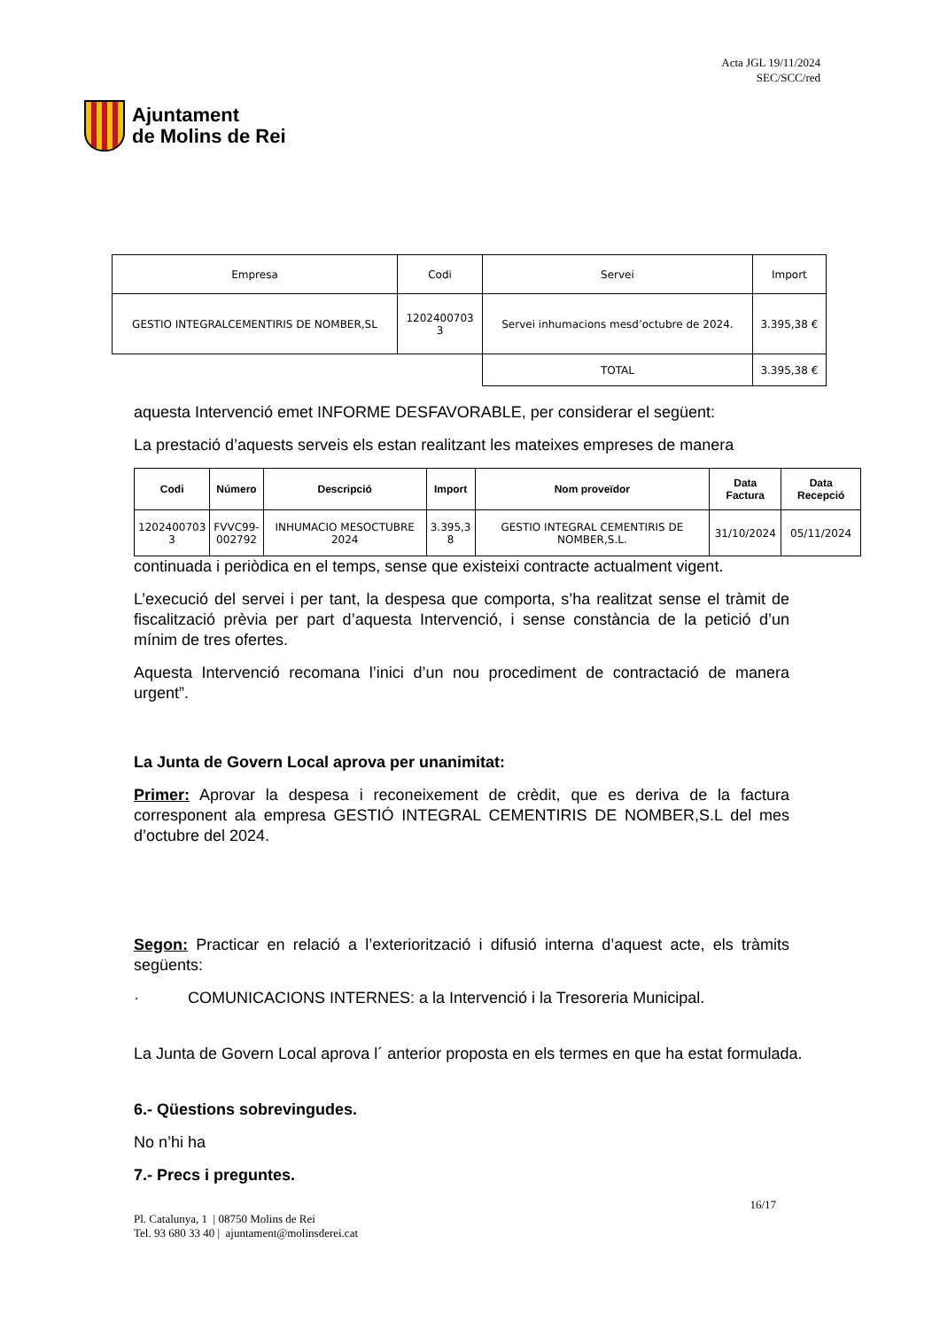Ajuntament
de Molins de Rei
Acta JGL 19/11/2024
SEC/SCC/red
| Empresa | Codi | Servei | Import |
| GESTIO INTEGRALCEMENTIRIS DE NOMBER,SL | 1202400703 3 | Servei inhumacions mesd’octubre de 2024. | 3.395,38 € |
| | | TOTAL | 3.395,38 € |
aquesta Intervenció emet INFORME DESFAVORABLE, per considerar el següent:
La prestació d’aquests serveis els estan realitzant les mateixes empreses de manera
| Codi | Número | Descripció | Import | Nom proveïdor | Data Factura | Data Recepció |
| --- | --- | --- | --- | --- | --- | --- |
| 1202400703 3 | FVVC99- 002792 | INHUMACIO MESOCTUBRE 2024 | 3.395,3 8 | GESTIO INTEGRAL CEMENTIRIS DE NOMBER,S.L. | 31/10/2024 | 05/11/2024 |
continuada i periòdica en el temps, sense que existeixi contracte actualment vigent.
L’execució del servei i per tant, la despesa que comporta, s’ha realitzat sense el tràmit de fiscalització prèvia per part d’aquesta Intervenció, i sense constància de la petició d’un mínim de tres ofertes.
Aquesta Intervenció recomana l’inici d’un nou procediment de contractació de manera urgent”.
La Junta de Govern Local aprova per unanimitat:
Primer: Aprovar la despesa i reconeixement de crèdit, que es deriva de la factura corresponent ala empresa GESTIÓ INTEGRAL CEMENTIRIS DE NOMBER,S.L del mes d’octubre del 2024.
Segon: Practicar en relació a l’exteriorització i difusió interna d’aquest acte, els tràmits següents:
· COMUNICACIONS INTERNES: a la Intervenció i la Tresoreria Municipal.
La Junta de Govern Local aprova l´ anterior proposta en els termes en que ha estat formulada.
6.- Qüestions sobrevingudes.
No n’hi ha
7.- Precs i preguntes.
16/17
Pl. Catalunya, 1 | 08750 Molins de Rei
Tel. 93 680 33 40 | ajuntament@molinsderei.cat